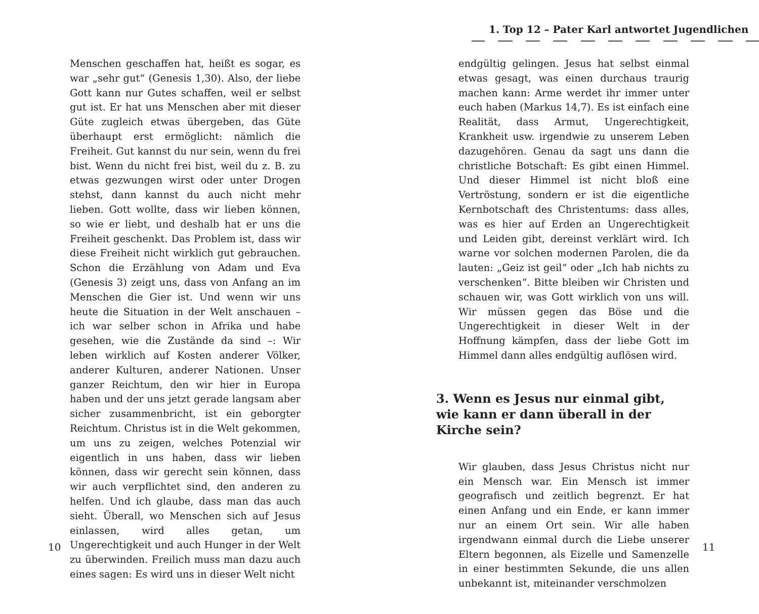Menschen geschaffen hat, heißt es sogar, es war „sehr gut“ (Genesis 1,30). Also, der liebe Gott kann nur Gutes schaffen, weil er selbst gut ist. Er hat uns Menschen aber mit dieser Güte zugleich etwas übergeben, das Güte überhaupt erst ermöglicht: nämlich die Freiheit. Gut kannst du nur sein, wenn du frei bist. Wenn du nicht frei bist, weil du z. B. zu etwas gezwungen wirst oder unter Drogen stehst, dann kannst du auch nicht mehr lieben. Gott wollte, dass wir lieben können, so wie er liebt, und deshalb hat er uns die Freiheit geschenkt. Das Problem ist, dass wir diese Freiheit nicht wirklich gut gebrauchen. Schon die Erzählung von Adam und Eva (Genesis 3) zeigt uns, dass von Anfang an im Menschen die Gier ist. Und wenn wir uns heute die Situation in der Welt anschauen – ich war selber schon in Afrika und habe gesehen, wie die Zustände da sind –: Wir leben wirklich auf Kosten anderer Völker, anderer Kulturen, anderer Nationen. Unser ganzer Reichtum, den wir hier in Europa haben und der uns jetzt gerade langsam aber sicher zusammenbricht, ist ein geborgter Reichtum. Christus ist in die Welt gekommen, um uns zu zeigen, welches Potenzial wir eigentlich in uns haben, dass wir lieben können, dass wir gerecht sein können, dass wir auch verpflichtet sind, den anderen zu helfen. Und ich glaube, dass man das auch sieht. Überall, wo Menschen sich auf Jesus einlassen, wird alles getan, um Ungerechtigkeit und auch Hunger in der Welt zu überwinden. Freilich muss man dazu auch eines sagen: Es wird uns in dieser Welt nicht
10
1. Top 12 – Pater Karl antwortet Jugendlichen
endgültig gelingen. Jesus hat selbst einmal etwas gesagt, was einen durchaus traurig machen kann: Arme werdet ihr immer unter euch haben (Markus 14,7). Es ist einfach eine Realität, dass Armut, Ungerechtigkeit, Krankheit usw. irgendwie zu unserem Leben dazugehören. Genau da sagt uns dann die christliche Botschaft: Es gibt einen Himmel. Und dieser Himmel ist nicht bloß eine Vertröstung, sondern er ist die eigentliche Kernbotschaft des Christentums: dass alles, was es hier auf Erden an Ungerechtigkeit und Leiden gibt, dereinst verklärt wird. Ich warne vor solchen modernen Parolen, die da lauten: „Geiz ist geil“ oder „Ich hab nichts zu verschenken“. Bitte bleiben wir Christen und schauen wir, was Gott wirklich von uns will. Wir müssen gegen das Böse und die Ungerechtigkeit in dieser Welt in der Hoffnung kämpfen, dass der liebe Gott im Himmel dann alles endgültig auflösen wird.
3. Wenn es Jesus nur einmal gibt, wie kann er dann überall in der Kirche sein?
Wir glauben, dass Jesus Christus nicht nur ein Mensch war. Ein Mensch ist immer geografisch und zeitlich begrenzt. Er hat einen Anfang und ein Ende, er kann immer nur an einem Ort sein. Wir alle haben irgendwann einmal durch die Liebe unserer Eltern begonnen, als Eizelle und Samenzelle in einer bestimmten Sekunde, die uns allen unbekannt ist, miteinander verschmolzen
11